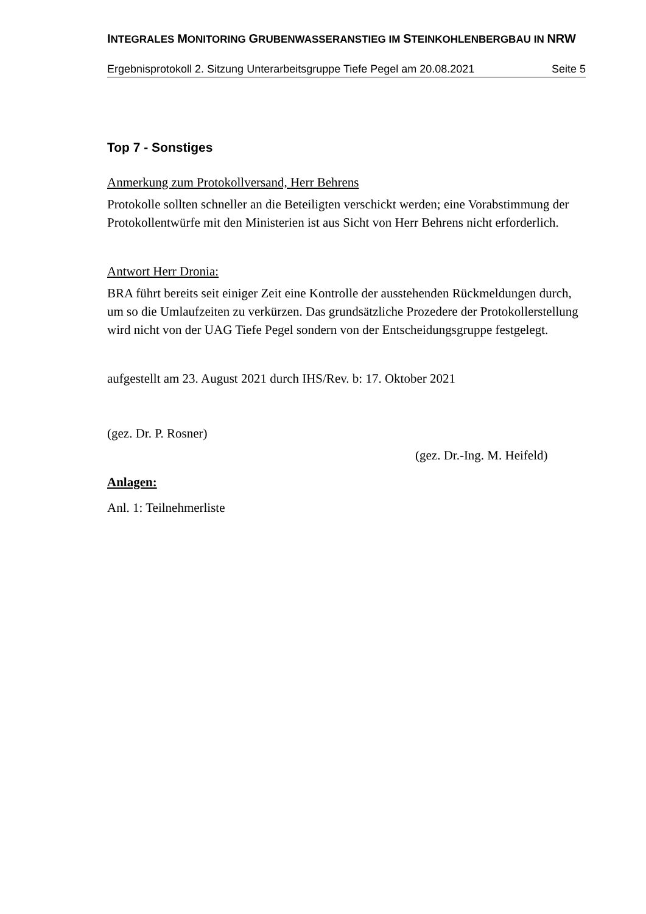INTEGRALES MONITORING GRUBENWASSERANSTIEG IM STEINKOHLENBERGBAU IN NRW
Ergebnisprotokoll 2. Sitzung Unterarbeitsgruppe Tiefe Pegel am 20.08.2021 Seite 5
Top 7 - Sonstiges
Anmerkung zum Protokollversand, Herr Behrens
Protokolle sollten schneller an die Beteiligten verschickt werden; eine Vorabstimmung der Protokollentwürfe mit den Ministerien ist aus Sicht von Herr Behrens nicht erforderlich.
Antwort Herr Dronia:
BRA führt bereits seit einiger Zeit eine Kontrolle der ausstehenden Rückmeldungen durch, um so die Umlaufzeiten zu verkürzen. Das grundsätzliche Prozedere der Protokollerstellung wird nicht von der UAG Tiefe Pegel sondern von der Entscheidungsgruppe festgelegt.
aufgestellt am 23. August 2021 durch IHS/Rev. b: 17. Oktober 2021
(gez. Dr. P. Rosner)
(gez. Dr.-Ing. M. Heifeld)
Anlagen:
Anl. 1: Teilnehmerliste